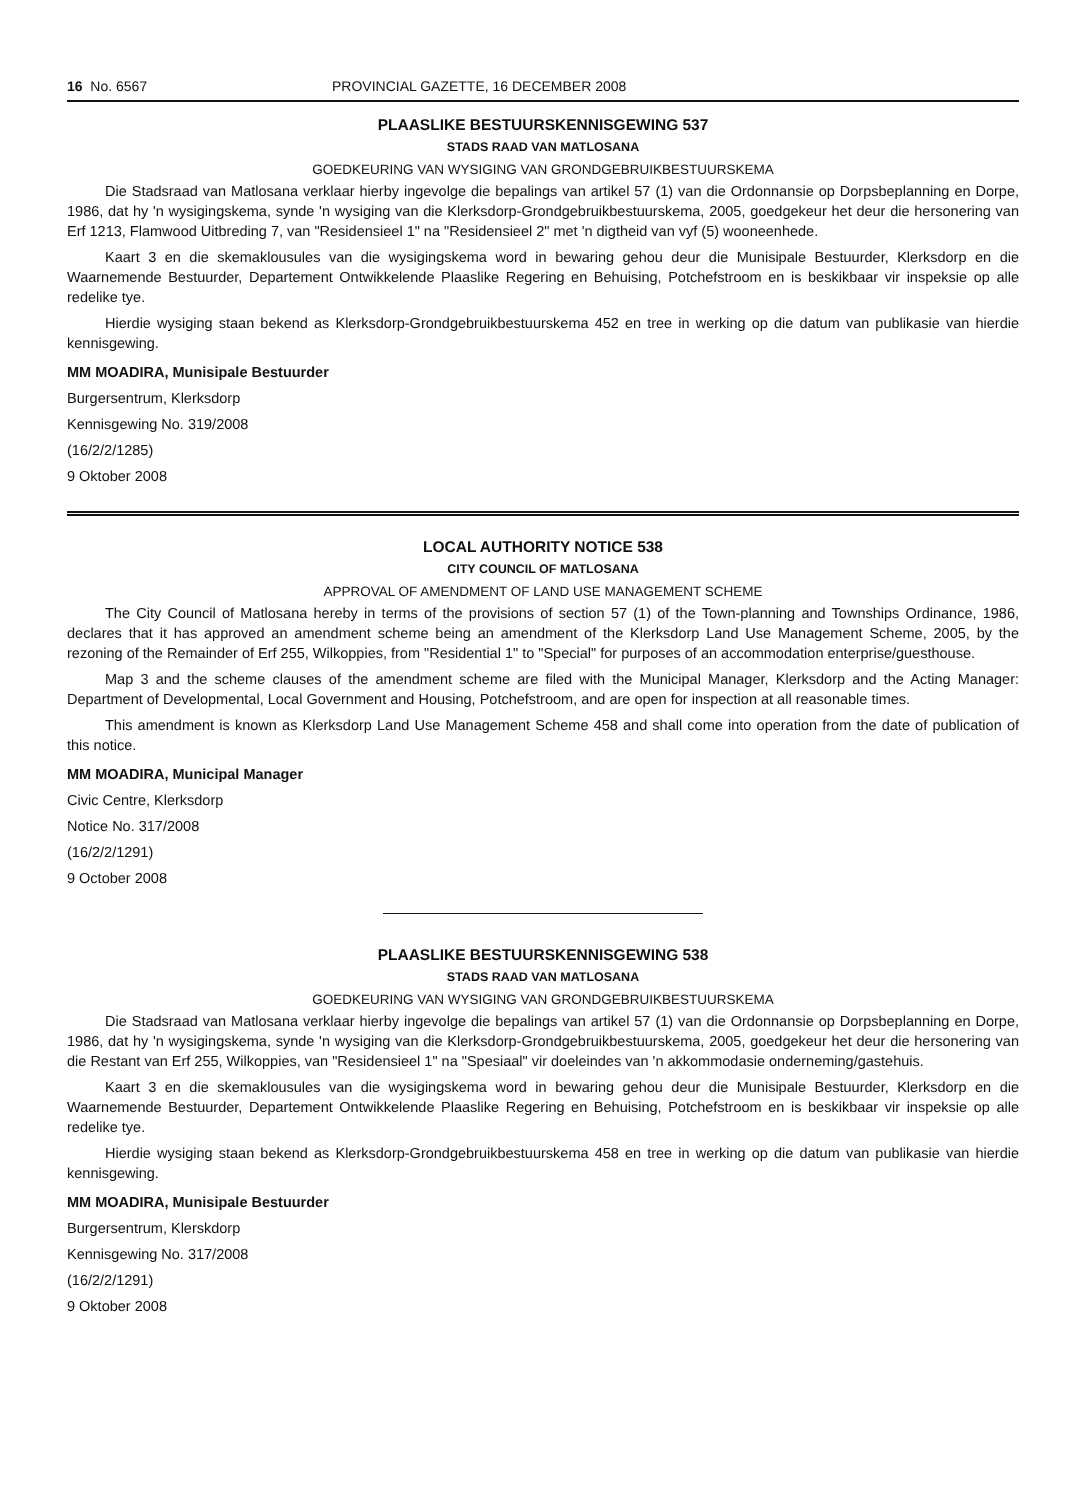16 No. 6567 PROVINCIAL GAZETTE, 16 DECEMBER 2008
PLAASLIKE BESTUURSKENNISGEWING 537
STADS RAAD VAN MATLOSANA
GOEDKEURING VAN WYSIGING VAN GRONDGEBRUIKBESTUURSKEMA
Die Stadsraad van Matlosana verklaar hierby ingevolge die bepalings van artikel 57 (1) van die Ordonnansie op Dorpsbeplanning en Dorpe, 1986, dat hy 'n wysigingskema, synde 'n wysiging van die Klerksdorp-Grondgebruikbestuurskema, 2005, goedgekeur het deur die hersonering van Erf 1213, Flamwood Uitbreding 7, van "Residensieel 1" na "Residensieel 2" met 'n digtheid van vyf (5) wooneenhede.
Kaart 3 en die skemaklousules van die wysigingskema word in bewaring gehou deur die Munisipale Bestuurder, Klerksdorp en die Waarnemende Bestuurder, Departement Ontwikkelende Plaaslike Regering en Behuising, Potchefstroom en is beskikbaar vir inspeksie op alle redelike tye.
Hierdie wysiging staan bekend as Klerksdorp-Grondgebruikbestuurskema 452 en tree in werking op die datum van publikasie van hierdie kennisgewing.
MM MOADIRA, Munisipale Bestuurder
Burgersentrum, Klerksdorp
Kennisgewing No. 319/2008
(16/2/2/1285)
9 Oktober 2008
LOCAL AUTHORITY NOTICE 538
CITY COUNCIL OF MATLOSANA
APPROVAL OF AMENDMENT OF LAND USE MANAGEMENT SCHEME
The City Council of Matlosana hereby in terms of the provisions of section 57 (1) of the Town-planning and Townships Ordinance, 1986, declares that it has approved an amendment scheme being an amendment of the Klerksdorp Land Use Management Scheme, 2005, by the rezoning of the Remainder of Erf 255, Wilkoppies, from "Residential 1" to "Special" for purposes of an accommodation enterprise/guesthouse.
Map 3 and the scheme clauses of the amendment scheme are filed with the Municipal Manager, Klerksdorp and the Acting Manager: Department of Developmental, Local Government and Housing, Potchefstroom, and are open for inspection at all reasonable times.
This amendment is known as Klerksdorp Land Use Management Scheme 458 and shall come into operation from the date of publication of this notice.
MM MOADIRA, Municipal Manager
Civic Centre, Klerksdorp
Notice No. 317/2008
(16/2/2/1291)
9 October 2008
PLAASLIKE BESTUURSKENNISGEWING 538
STADS RAAD VAN MATLOSANA
GOEDKEURING VAN WYSIGING VAN GRONDGEBRUIKBESTUURSKEMA
Die Stadsraad van Matlosana verklaar hierby ingevolge die bepalings van artikel 57 (1) van die Ordonnansie op Dorpsbeplanning en Dorpe, 1986, dat hy 'n wysigingskema, synde 'n wysiging van die Klerksdorp-Grondgebruikbestuurskema, 2005, goedgekeur het deur die hersonering van die Restant van Erf 255, Wilkoppies, van "Residensieel 1" na "Spesiaal" vir doeleindes van 'n akkommodasie onderneming/gastehuis.
Kaart 3 en die skemaklousules van die wysigingskema word in bewaring gehou deur die Munisipale Bestuurder, Klerksdorp en die Waarnemende Bestuurder, Departement Ontwikkelende Plaaslike Regering en Behuising, Potchefstroom en is beskikbaar vir inspeksie op alle redelike tye.
Hierdie wysiging staan bekend as Klerksdorp-Grondgebruikbestuurskema 458 en tree in werking op die datum van publikasie van hierdie kennisgewing.
MM MOADIRA, Munisipale Bestuurder
Burgersentrum, Klerskdorp
Kennisgewing No. 317/2008
(16/2/2/1291)
9 Oktober 2008